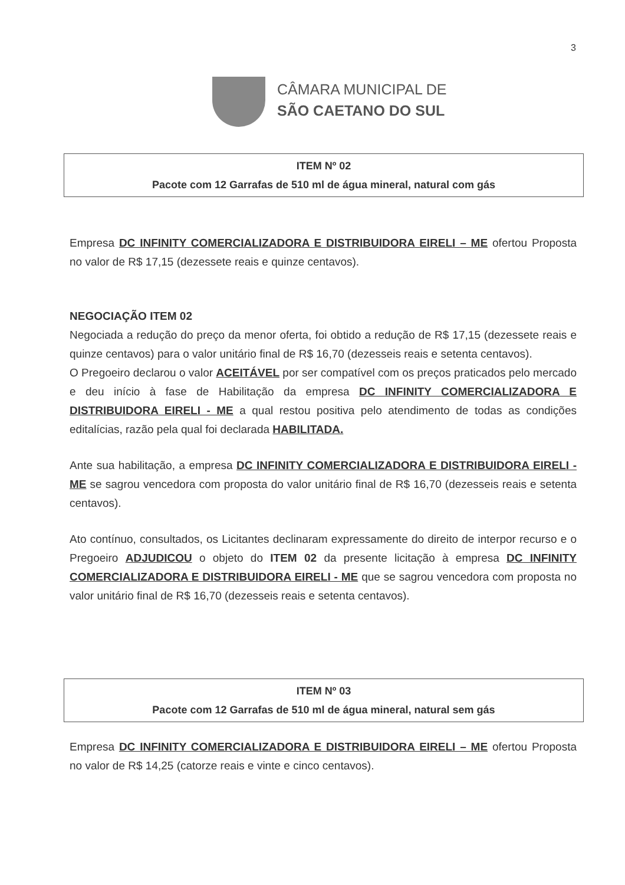3
CÂMARA MUNICIPAL DE
SÃO CAETANO DO SUL
ITEM Nº 02
Pacote com 12 Garrafas de 510 ml de água mineral, natural com gás
Empresa DC INFINITY COMERCIALIZADORA E DISTRIBUIDORA EIRELI – ME ofertou Proposta no valor de R$ 17,15 (dezessete reais e quinze centavos).
NEGOCIAÇÃO ITEM 02
Negociada a redução do preço da menor oferta, foi obtido a redução de R$ 17,15 (dezessete reais e quinze centavos) para o valor unitário final de R$ 16,70 (dezesseis reais e setenta centavos).
O Pregoeiro declarou o valor ACEITÁVEL por ser compatível com os preços praticados pelo mercado e deu início à fase de Habilitação da empresa DC INFINITY COMERCIALIZADORA E DISTRIBUIDORA EIRELI - ME a qual restou positiva pelo atendimento de todas as condições editalícias, razão pela qual foi declarada HABILITADA.
Ante sua habilitação, a empresa DC INFINITY COMERCIALIZADORA E DISTRIBUIDORA EIRELI - ME se sagrou vencedora com proposta do valor unitário final de R$ 16,70 (dezesseis reais e setenta centavos).
Ato contínuo, consultados, os Licitantes declinaram expressamente do direito de interpor recurso e o Pregoeiro ADJUDICOU o objeto do ITEM 02 da presente licitação à empresa DC INFINITY COMERCIALIZADORA E DISTRIBUIDORA EIRELI - ME que se sagrou vencedora com proposta no valor unitário final de R$ 16,70 (dezesseis reais e setenta centavos).
ITEM Nº 03
Pacote com 12 Garrafas de 510 ml de água mineral, natural sem gás
Empresa DC INFINITY COMERCIALIZADORA E DISTRIBUIDORA EIRELI – ME ofertou Proposta no valor de R$ 14,25 (catorze reais e vinte e cinco centavos).